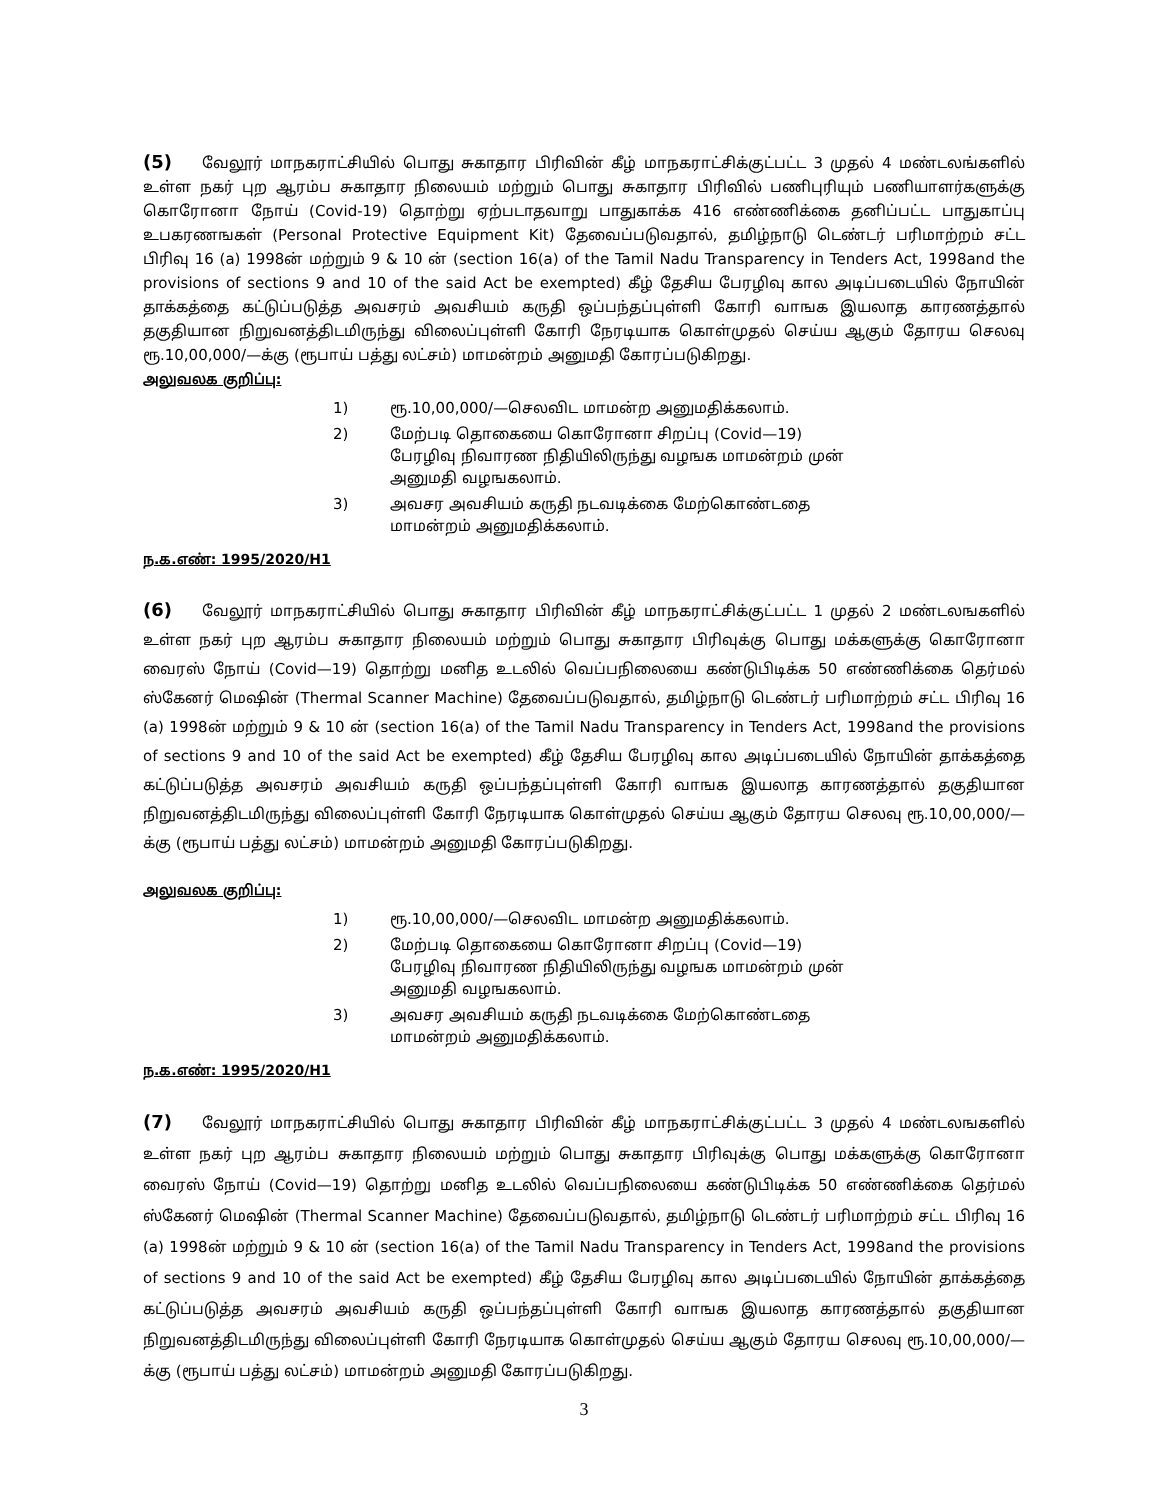(5) வேலூர் மாநகராட்சியில் பொது சுகாதார பிரிவின் கீழ் மாநகராட்சிக்குட்பட்ட 3 முதல் 4 மண்டலங்களில் உள்ள நகர் புற ஆரம்ப சுகாதார நிலையம் மற்றும் பொது சுகாதார பிரிவில் பணிபுரியும் பணியாளர்களுக்கு கொரோனா நோய் (Covid-19) தொற்று ஏற்படாதவாறு பாதுகாக்க 416 எண்ணிக்கை தனிப்பட்ட பாதுகாப்பு உபகரணஙகள் (Personal Protective Equipment Kit) தேவைப்படுவதால், தமிழ்நாடு டெண்டர் பரிமாற்றம் சட்ட பிரிவு 16 (a) 1998ன் மற்றும் 9 & 10 ன் (section 16(a) of the Tamil Nadu Transparency in Tenders Act, 1998and the provisions of sections 9 and 10 of the said Act be exempted) கீழ் தேசிய பேரழிவு கால அடிப்படையில் நோயின் தாக்கத்தை கட்டுப்படுத்த அவசரம் அவசியம் கருதி ஒப்பந்தப்புள்ளி கோரி வாஙக இயலாத காரணத்தால் தகுதியான நிறுவனத்திடமிருந்து விலைப்புள்ளி கோரி நேரடியாக கொள்முதல் செய்ய ஆகும் தோரய செலவு ரூ.10,00,000/—க்கு (ரூபாய் பத்து லட்சம்) மாமன்றம் அனுமதி கோரப்படுகிறது.
அலுவலக குறிப்பு:
1) ரூ.10,00,000/—செலவிட மாமன்ற அனுமதிக்கலாம்.
2) மேற்படி தொகையை கொரோனா சிறப்பு (Covid—19) பேரழிவு நிவாரண நிதியிலிருந்து வழஙக மாமன்றம் முன் அனுமதி வழஙகலாம்.
3) அவசர அவசியம் கருதி நடவடிக்கை மேற்கொண்டதை மாமன்றம் அனுமதிக்கலாம்.
ந.க.எண்: 1995/2020/H1
(6) வேலூர் மாநகராட்சியில் பொது சுகாதார பிரிவின் கீழ் மாநகராட்சிக்குட்பட்ட 1 முதல் 2 மண்டலஙகளில் உள்ள நகர் புற ஆரம்ப சுகாதார நிலையம் மற்றும் பொது சுகாதார பிரிவுக்கு பொது மக்களுக்கு கொரோனா வைரஸ் நோய் (Covid—19) தொற்று மனித உடலில் வெப்பநிலையை கண்டுபிடிக்க 50 எண்ணிக்கை தெர்மல் ஸ்கேனர் மெஷின் (Thermal Scanner Machine) தேவைப்படுவதால், தமிழ்நாடு டெண்டர் பரிமாற்றம் சட்ட பிரிவு 16 (a) 1998ன் மற்றும் 9 & 10 ன் (section 16(a) of the Tamil Nadu Transparency in Tenders Act, 1998and the provisions of sections 9 and 10 of the said Act be exempted) கீழ் தேசிய பேரழிவு கால அடிப்படையில் நோயின் தாக்கத்தை கட்டுப்படுத்த அவசரம் அவசியம் கருதி ஒப்பந்தப்புள்ளி கோரி வாஙக இயலாத காரணத்தால் தகுதியான நிறுவனத்திடமிருந்து விலைப்புள்ளி கோரி நேரடியாக கொள்முதல் செய்ய ஆகும் தோரய செலவு ரூ.10,00,000/—க்கு (ரூபாய் பத்து லட்சம்) மாமன்றம் அனுமதி கோரப்படுகிறது.
அலுவலக குறிப்பு:
1) ரூ.10,00,000/—செலவிட மாமன்ற அனுமதிக்கலாம்.
2) மேற்படி தொகையை கொரோனா சிறப்பு (Covid—19) பேரழிவு நிவாரண நிதியிலிருந்து வழஙக மாமன்றம் முன் அனுமதி வழஙகலாம்.
3) அவசர அவசியம் கருதி நடவடிக்கை மேற்கொண்டதை மாமன்றம் அனுமதிக்கலாம்.
ந.க.எண்: 1995/2020/H1
(7) வேலூர் மாநகராட்சியில் பொது சுகாதார பிரிவின் கீழ் மாநகராட்சிக்குட்பட்ட 3 முதல் 4 மண்டலஙகளில் உள்ள நகர் புற ஆரம்ப சுகாதார நிலையம் மற்றும் பொது சுகாதார பிரிவுக்கு பொது மக்களுக்கு கொரோனா வைரஸ் நோய் (Covid—19) தொற்று மனித உடலில் வெப்பநிலையை கண்டுபிடிக்க 50 எண்ணிக்கை தெர்மல் ஸ்கேனர் மெஷின் (Thermal Scanner Machine) தேவைப்படுவதால், தமிழ்நாடு டெண்டர் பரிமாற்றம் சட்ட பிரிவு 16 (a) 1998ன் மற்றும் 9 & 10 ன் (section 16(a) of the Tamil Nadu Transparency in Tenders Act, 1998and the provisions of sections 9 and 10 of the said Act be exempted) கீழ் தேசிய பேரழிவு கால அடிப்படையில் நோயின் தாக்கத்தை கட்டுப்படுத்த அவசரம் அவசியம் கருதி ஒப்பந்தப்புள்ளி கோரி வாஙக இயலாத காரணத்தால் தகுதியான நிறுவனத்திடமிருந்து விலைப்புள்ளி கோரி நேரடியாக கொள்முதல் செய்ய ஆகும் தோரய செலவு ரூ.10,00,000/—க்கு (ரூபாய் பத்து லட்சம்) மாமன்றம் அனுமதி கோரப்படுகிறது.
3